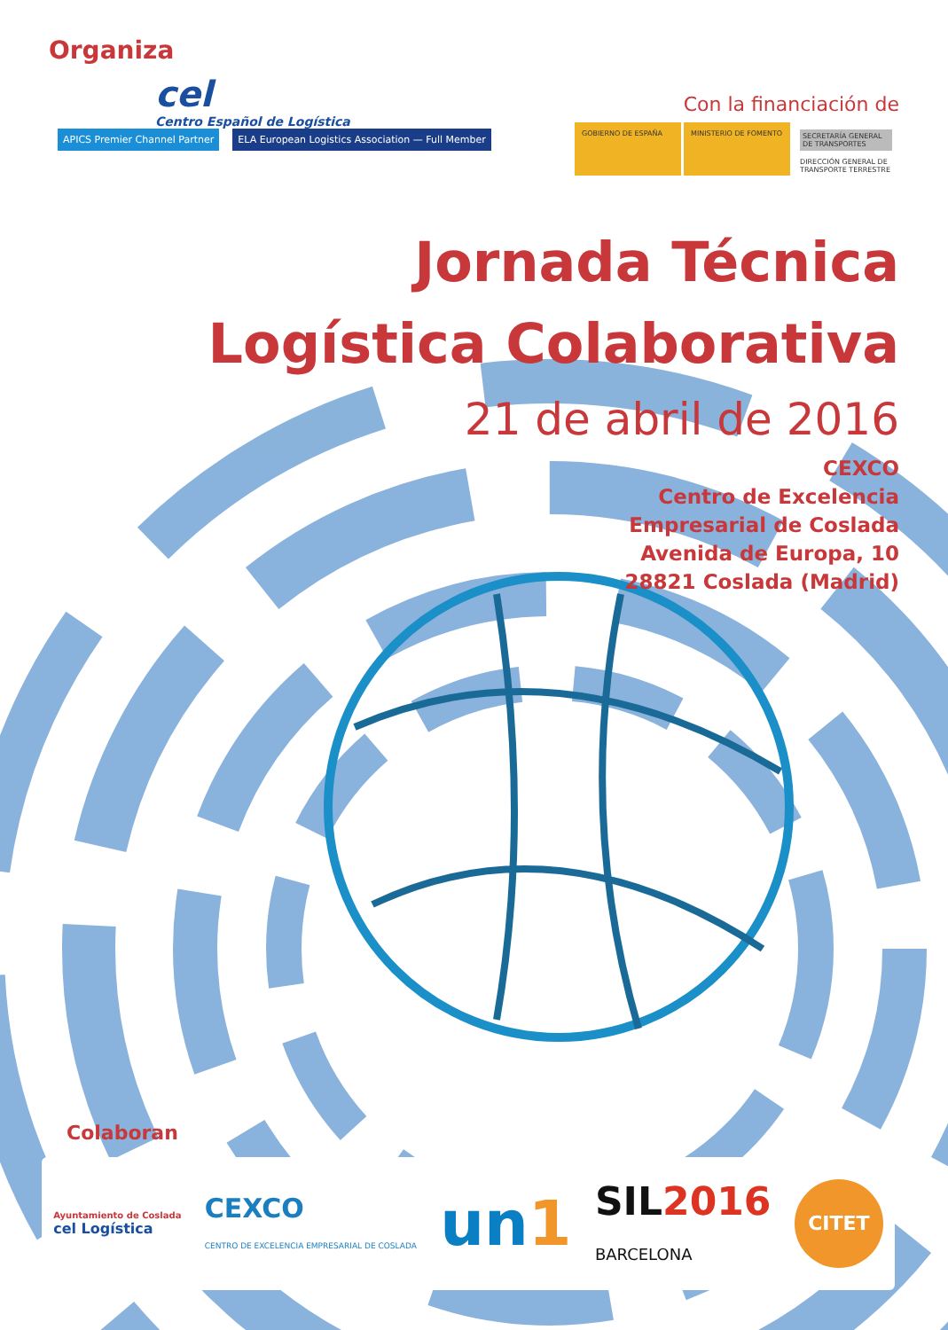Organiza
cel
Centro Español de Logística
APICS Premier Channel Partner ELA European Logistics Association — Full Member
Con la financiación de
GOBIERNO DE ESPAÑA MINISTERIO DE FOMENTO
SECRETARÍA GENERAL DE TRANSPORTES
DIRECCIÓN GENERAL DE TRANSPORTE TERRESTRE
Jornada Técnica
Logística Colaborativa
21 de abril de 2016
CEXCO
Centro de Excelencia
Empresarial de Coslada
Avenida de Europa, 10
28821 Coslada (Madrid)
Colaboran
Ayuntamiento de Coslada
cel Logística
CEXCO
CENTRO DE EXCELENCIA EMPRESARIAL DE COSLADA
un1
SIL2016
BARCELONA
CITET